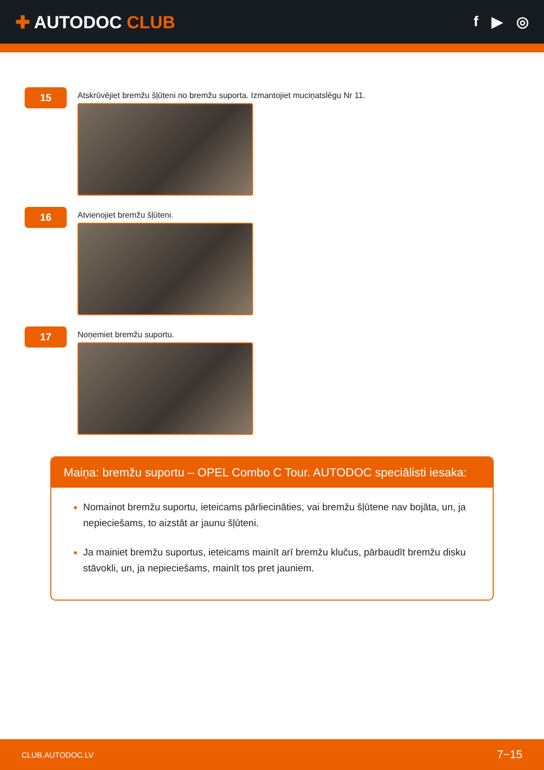✚ AUTODOC CLUB
f ▶ ◎
15
Atskrūvējiet bremžu šļūteni no bremžu suporta. Izmantojiet muciņatslēgu Nr 11.
16
Atvienojiet bremžu šļūteni.
17
Noņemiet bremžu suportu.
Maiņa: bremžu suportu – OPEL Combo C Tour. AUTODOC speciālisti iesaka:
Nomainot bremžu suportu, ieteicams pārliecināties, vai bremžu šļūtene nav bojāta, un, ja nepieciešams, to aizstāt ar jaunu šļūteni.
Ja mainiet bremžu suportus, ieteicams mainīt arī bremžu klučus, pārbaudīt bremžu disku stāvokli, un, ja nepieciešams, mainīt tos pret jauniem.
CLUB.AUTODOC.LV 7−15